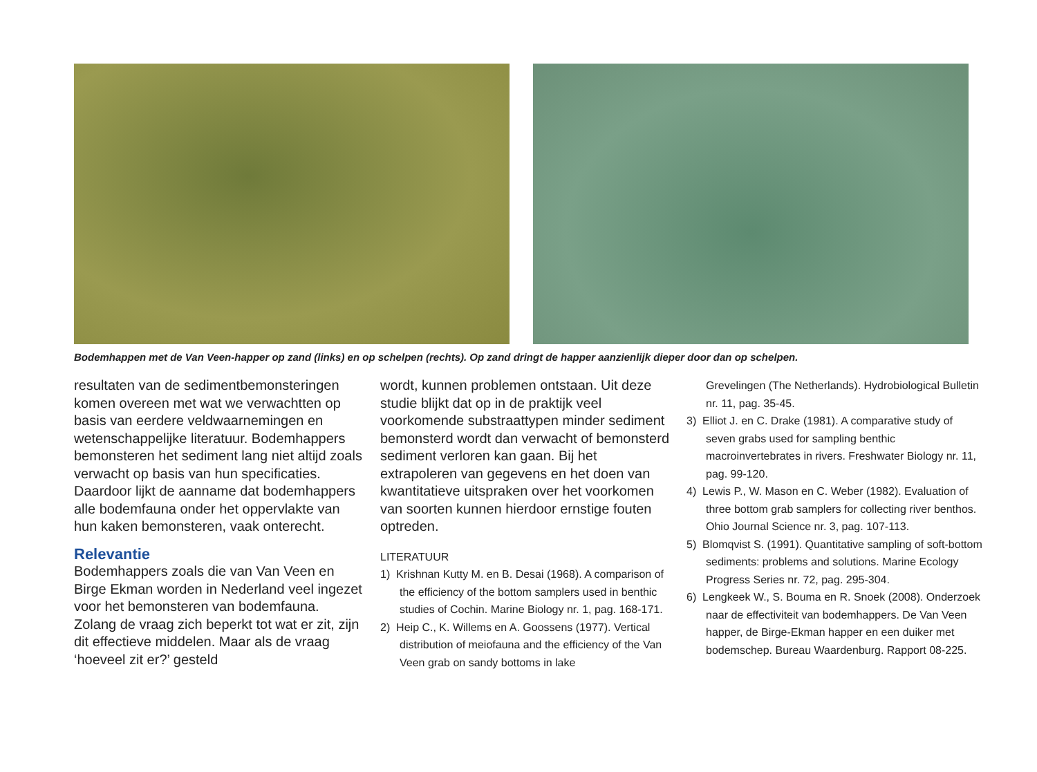Bodemhappen met de Van Veen-happer op zand (links) en op schelpen (rechts). Op zand dringt de happer aanzienlijk dieper door dan op schelpen.
resultaten van de sedimentbemonsteringen komen overeen met wat we verwachtten op basis van eerdere veldwaarnemingen en wetenschappelijke literatuur. Bodemhappers bemonsteren het sediment lang niet altijd zoals verwacht op basis van hun specificaties. Daardoor lijkt de aanname dat bodemhappers alle bodemfauna onder het oppervlakte van hun kaken bemonsteren, vaak onterecht.
Relevantie
Bodemhappers zoals die van Van Veen en Birge Ekman worden in Nederland veel ingezet voor het bemonsteren van bodemfauna. Zolang de vraag zich beperkt tot wat er zit, zijn dit effectieve middelen. Maar als de vraag ‘hoeveel zit er?’ gesteld
wordt, kunnen problemen ontstaan. Uit deze studie blijkt dat op in de praktijk veel voorkomende substraattypen minder sediment bemonsterd wordt dan verwacht of bemonsterd sediment verloren kan gaan. Bij het extrapoleren van gegevens en het doen van kwantitatieve uitspraken over het voorkomen van soorten kunnen hierdoor ernstige fouten optreden.
LITERATUUR
1) Krishnan Kutty M. en B. Desai (1968). A comparison of the efficiency of the bottom samplers used in benthic studies of Cochin. Marine Biology nr. 1, pag. 168-171.
2) Heip C., K. Willems en A. Goossens (1977). Vertical distribution of meiofauna and the efficiency of the Van Veen grab on sandy bottoms in lake
Grevelingen (The Netherlands). Hydrobiological Bulletin nr. 11, pag. 35-45.
3) Elliot J. en C. Drake (1981). A comparative study of seven grabs used for sampling benthic macroinvertebrates in rivers. Freshwater Biology nr. 11, pag. 99-120.
4) Lewis P., W. Mason en C. Weber (1982). Evaluation of three bottom grab samplers for collecting river benthos. Ohio Journal Science nr. 3, pag. 107-113.
5) Blomqvist S. (1991). Quantitative sampling of soft-bottom sediments: problems and solutions. Marine Ecology Progress Series nr. 72, pag. 295-304.
6) Lengkeek W., S. Bouma en R. Snoek (2008). Onderzoek naar de effectiviteit van bodemhappers. De Van Veen happer, de Birge-Ekman happer en een duiker met bodemschep. Bureau Waardenburg. Rapport 08-225.